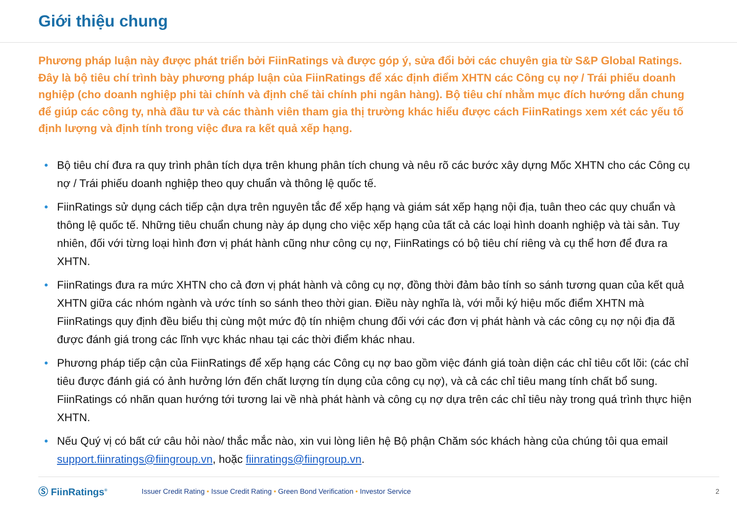Giới thiệu chung
Phương pháp luận này được phát triển bởi FiinRatings và được góp ý, sửa đổi bởi các chuyên gia từ S&P Global Ratings. Đây là bộ tiêu chí trình bày phương pháp luận của FiinRatings để xác định điểm XHTN các Công cụ nợ / Trái phiếu doanh nghiệp (cho doanh nghiệp phi tài chính và định chế tài chính phi ngân hàng). Bộ tiêu chí nhằm mục đích hướng dẫn chung để giúp các công ty, nhà đầu tư và các thành viên tham gia thị trường khác hiểu được cách FiinRatings xem xét các yếu tố định lượng và định tính trong việc đưa ra kết quả xếp hạng.
• Bộ tiêu chí đưa ra quy trình phân tích dựa trên khung phân tích chung và nêu rõ các bước xây dựng Mốc XHTN cho các Công cụ nợ / Trái phiếu doanh nghiệp theo quy chuẩn và thông lệ quốc tế.
• FiinRatings sử dụng cách tiếp cận dựa trên nguyên tắc để xếp hạng và giám sát xếp hạng nội địa, tuân theo các quy chuẩn và thông lệ quốc tế. Những tiêu chuẩn chung này áp dụng cho việc xếp hạng của tất cả các loại hình doanh nghiệp và tài sản. Tuy nhiên, đối với từng loại hình đơn vị phát hành cũng như công cụ nợ, FiinRatings có bộ tiêu chí riêng và cụ thể hơn để đưa ra XHTN.
• FiinRatings đưa ra mức XHTN cho cả đơn vị phát hành và công cụ nợ, đồng thời đảm bảo tính so sánh tương quan của kết quả XHTN giữa các nhóm ngành và ước tính so sánh theo thời gian. Điều này nghĩa là, với mỗi ký hiệu mốc điểm XHTN mà FiinRatings quy định đều biểu thị cùng một mức độ tín nhiệm chung đối với các đơn vị phát hành và các công cụ nợ nội địa đã được đánh giá trong các lĩnh vực khác nhau tại các thời điểm khác nhau.
• Phương pháp tiếp cận của FiinRatings để xếp hạng các Công cụ nợ bao gồm việc đánh giá toàn diện các chỉ tiêu cốt lõi: (các chỉ tiêu được đánh giá có ảnh hưởng lớn đến chất lượng tín dụng của công cụ nợ), và cả các chỉ tiêu mang tính chất bổ sung. FiinRatings có nhãn quan hướng tới tương lai về nhà phát hành và công cụ nợ dựa trên các chỉ tiêu này trong quá trình thực hiện XHTN.
• Nếu Quý vị có bất cứ câu hỏi nào/ thắc mắc nào, xin vui lòng liên hệ Bộ phận Chăm sóc khách hàng của chúng tôi qua email support.fiinratings@fiingroup.vn, hoặc fiinratings@fiingroup.vn.
Ⓢ FiinRatings<sup>®</sup> Issuer Credit Rating • Issue Credit Rating • Green Bond Verification • Investor Service 2